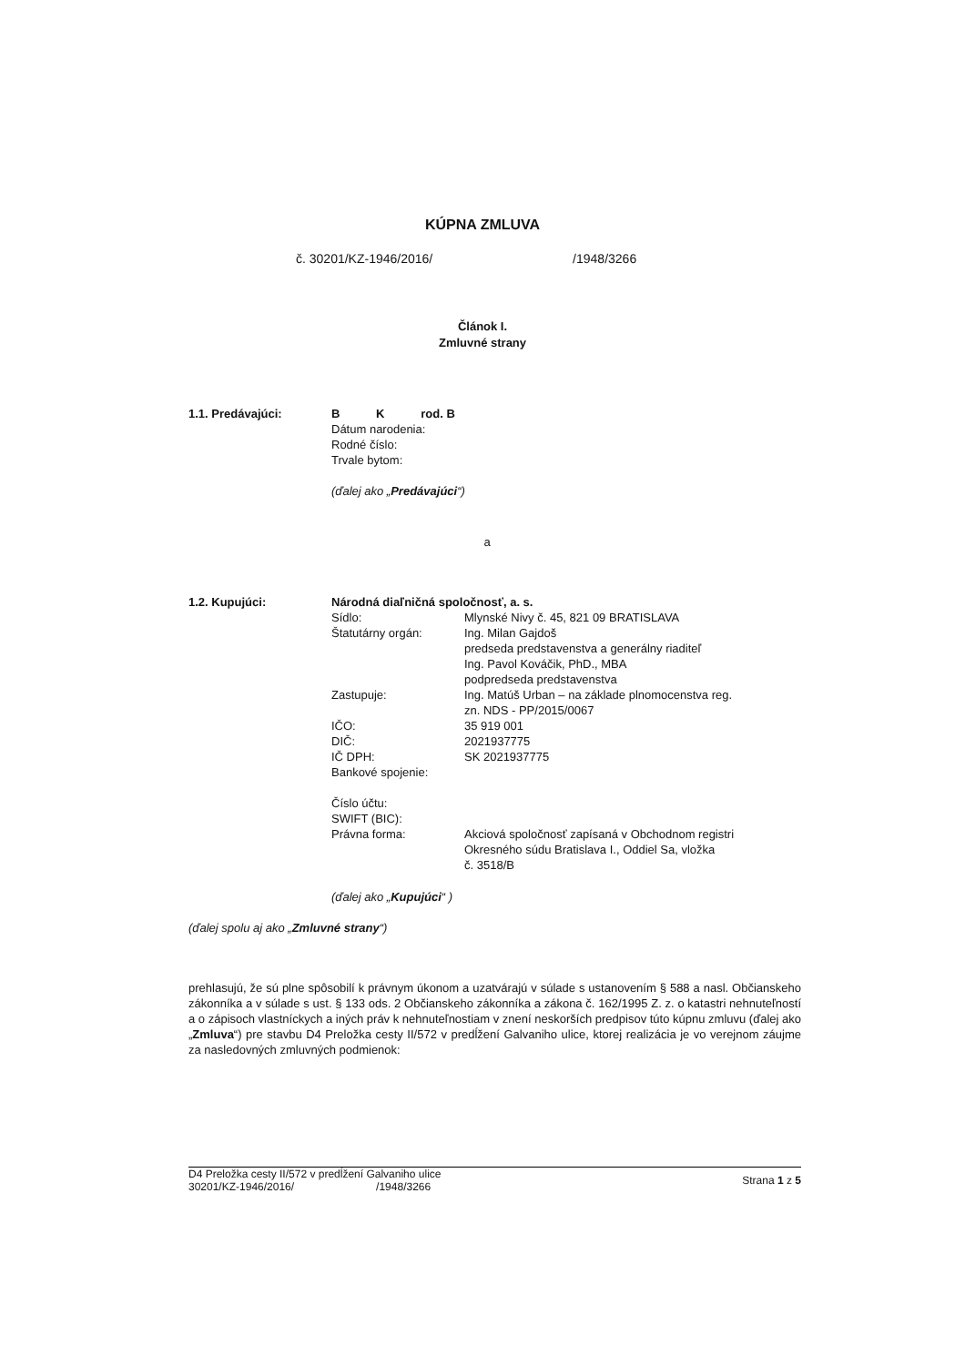KÚPNA ZMLUVA
č. 30201/KZ-1946/2016/ /1948/3266
Článok I.
Zmluvné strany
1.1. Predávajúci: B K rod. B
Dátum narodenia:
Rodné číslo:
Trvale bytom:
(ďalej ako „Predávajúci“)
a
1.2. Kupujúci: Národná diaľničná spoločnosť, a. s.
Sídlo: Mlynské Nivy č. 45, 821 09 BRATISLAVA
Štatutárny orgán: Ing. Milan Gajdoš
predseda predstavenstva a generálny riaditeľ
Ing. Pavol Kováčik, PhD., MBA
podpredseda predstavenstva
Zastupuje: Ing. Matúš Urban – na základe plnomocenstva reg.
zn. NDS - PP/2015/0067
IČO: 35 919 001
DIČ: 2021937775
IČ DPH: SK 2021937775
Bankové spojenie:
Číslo účtu:
SWIFT (BIC):
Právna forma: Akciová spoločnosť zapísaná v Obchodnom registri
Okresného súdu Bratislava I., Oddiel Sa, vložka
č. 3518/B
(ďalej ako „Kupujúci“ )
(ďalej spolu aj ako „Zmluvné strany“)
prehlasujú, že sú plne spôsobilí k právnym úkonom a uzatvárajú v súlade s ustanovením § 588 a nasl. Občianskeho zákonníka a v súlade s ust. § 133 ods. 2 Občianskeho zákonníka a zákona č. 162/1995 Z. z. o katastri nehnuteľností a o zápisoch vlastníckych a iných práv k nehnuteľnostiam v znení neskorších predpisov túto kúpnu zmluvu (ďalej ako „Zmluva“) pre stavbu D4 Preložka cesty II/572 v predĺžení Galvaniho ulice, ktorej realizácia je vo verejnom záujme za nasledovných zmluvných podmienok:
D4 Preložka cesty II/572 v predĺžení Galvaniho ulice
30201/KZ-1946/2016/ /1948/3266
Strana 1 z 5